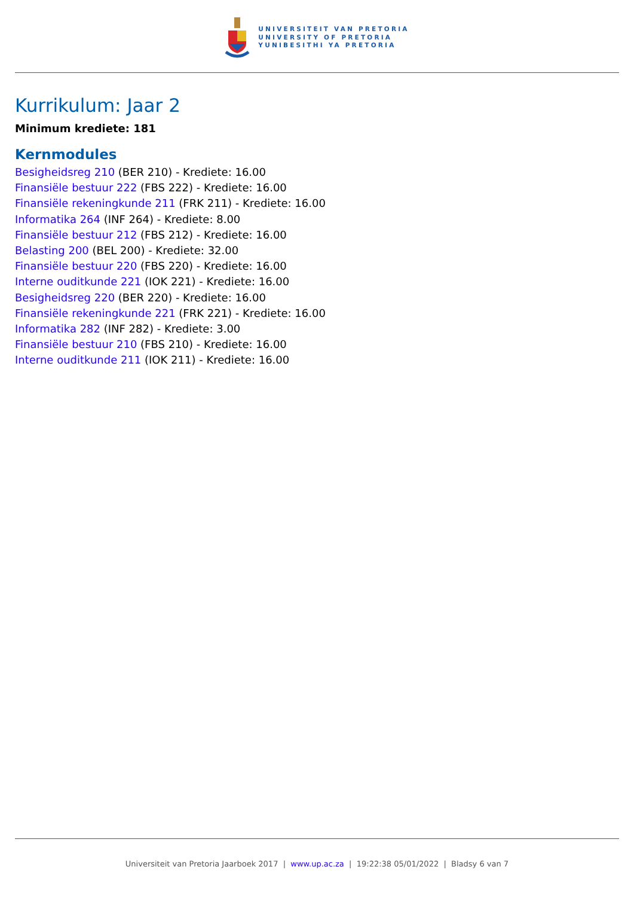UNIVERSITEIT VAN PRETORIA
UNIVERSITY OF PRETORIA
YUNIBESITHI YA PRETORIA
Kurrikulum: Jaar 2
Minimum krediete: 181
Kernmodules
Besigheidsreg 210 (BER 210) - Krediete: 16.00
Finansiële bestuur 222 (FBS 222) - Krediete: 16.00
Finansiële rekeningkunde 211 (FRK 211) - Krediete: 16.00
Informatika 264 (INF 264) - Krediete: 8.00
Finansiële bestuur 212 (FBS 212) - Krediete: 16.00
Belasting 200 (BEL 200) - Krediete: 32.00
Finansiële bestuur 220 (FBS 220) - Krediete: 16.00
Interne ouditkunde 221 (IOK 221) - Krediete: 16.00
Besigheidsreg 220 (BER 220) - Krediete: 16.00
Finansiële rekeningkunde 221 (FRK 221) - Krediete: 16.00
Informatika 282 (INF 282) - Krediete: 3.00
Finansiële bestuur 210 (FBS 210) - Krediete: 16.00
Interne ouditkunde 211 (IOK 211) - Krediete: 16.00
Universiteit van Pretoria Jaarboek 2017 | www.up.ac.za | 19:22:38 05/01/2022 | Bladsy 6 van 7